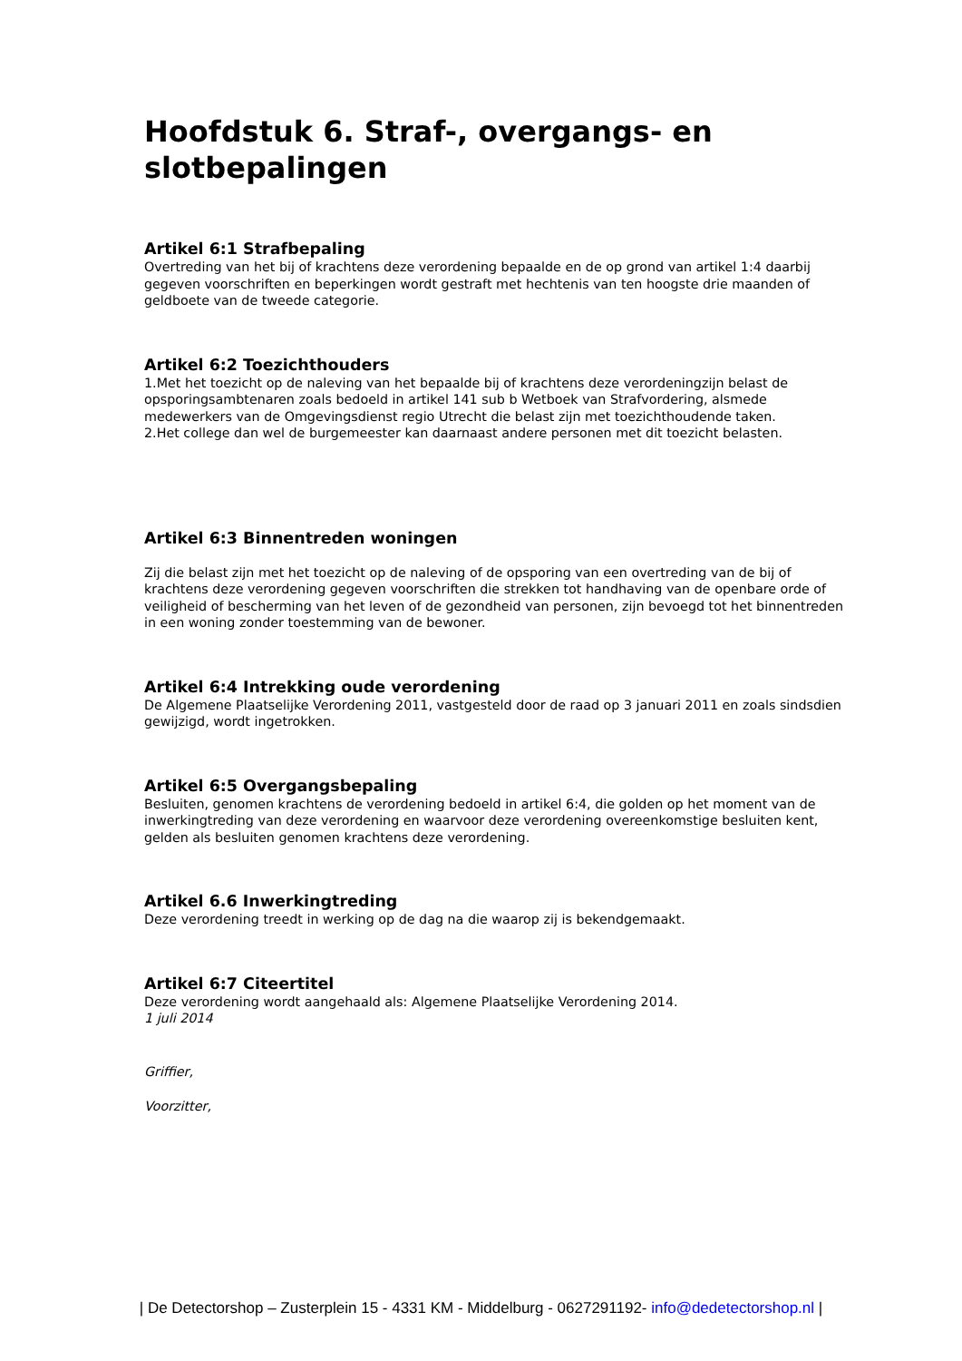Hoofdstuk 6. Straf-, overgangs- en slotbepalingen
Artikel 6:1 Strafbepaling
Overtreding van het bij of krachtens deze verordening bepaalde en de op grond van artikel 1:4 daarbij gegeven voorschriften en beperkingen wordt gestraft met hechtenis van ten hoogste drie maanden of geldboete van de tweede categorie.
Artikel 6:2 Toezichthouders
1.Met het toezicht op de naleving van het bepaalde bij of krachtens deze verordeningzijn belast de opsporingsambtenaren zoals bedoeld in artikel 141 sub b Wetboek van Strafvordering, alsmede medewerkers van de Omgevingsdienst regio Utrecht die belast zijn met toezichthoudende taken.
2.Het college dan wel de burgemeester kan daarnaast andere personen met dit toezicht belasten.
Artikel 6:3 Binnentreden woningen
Zij die belast zijn met het toezicht op de naleving of de opsporing van een overtreding van de bij of krachtens deze verordening gegeven voorschriften die strekken tot handhaving van de openbare orde of veiligheid of bescherming van het leven of de gezondheid van personen, zijn bevoegd tot het binnentreden in een woning zonder toestemming van de bewoner.
Artikel 6:4 Intrekking oude verordening
De Algemene Plaatselijke Verordening 2011, vastgesteld door de raad op 3 januari 2011 en zoals sindsdien gewijzigd, wordt ingetrokken.
Artikel 6:5 Overgangsbepaling
Besluiten, genomen krachtens de verordening bedoeld in artikel 6:4, die golden op het moment van de inwerkingtreding van deze verordening en waarvoor deze verordening overeenkomstige besluiten kent, gelden als besluiten genomen krachtens deze verordening.
Artikel 6.6 Inwerkingtreding
Deze verordening treedt in werking op de dag na die waarop zij is bekendgemaakt.
Artikel 6:7 Citeertitel
Deze verordening wordt aangehaald als: Algemene Plaatselijke Verordening 2014.
1 juli 2014
Griffier,
Voorzitter,
| De Detectorshop – Zusterplein 15 - 4331 KM - Middelburg - 0627291192- info@dedetectorshop.nl |